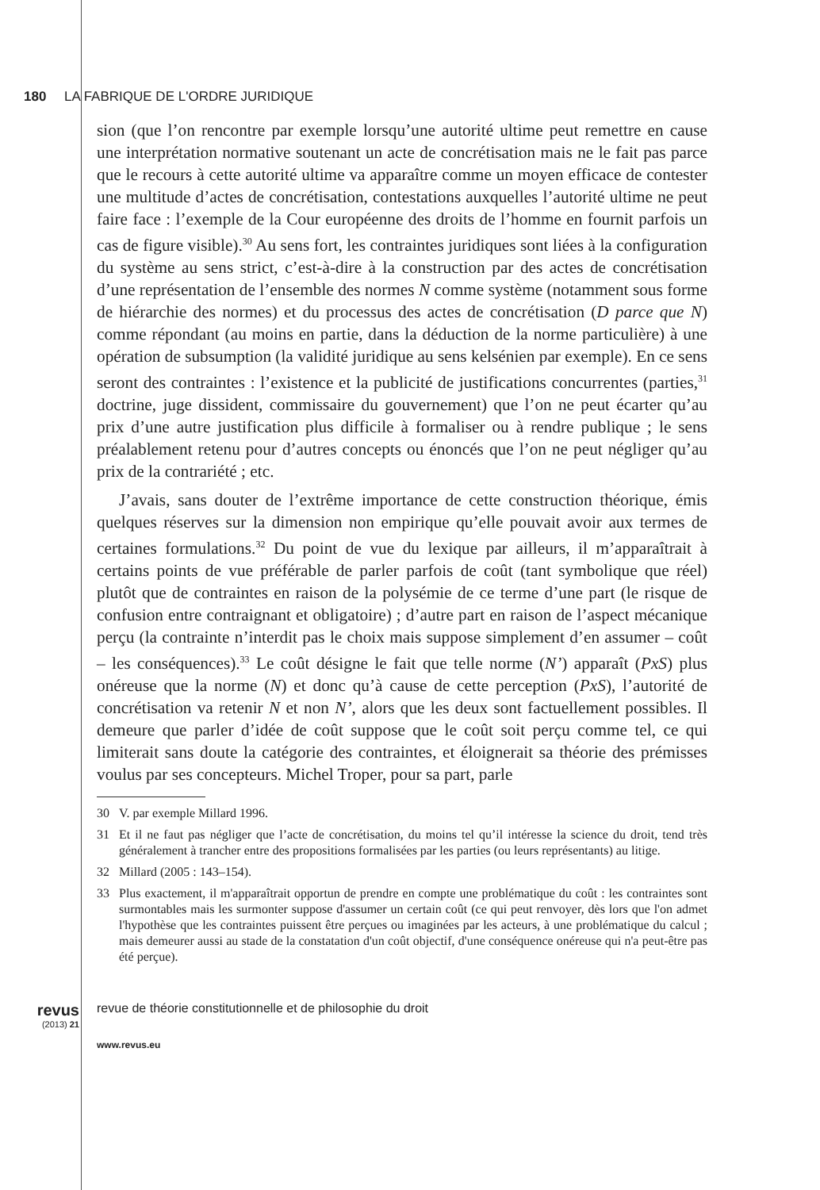180 LA FABRIQUE DE L'ORDRE JURIDIQUE
sion (que l’on rencontre par exemple lorsqu’une autorité ultime peut remettre en cause une interprétation normative soutenant un acte de concrétisation mais ne le fait pas parce que le recours à cette autorité ultime va apparaître comme un moyen efficace de contester une multitude d’actes de concrétisation, contestations auxquelles l’autorité ultime ne peut faire face : l’exemple de la Cour européenne des droits de l’homme en fournit parfois un cas de figure visible).<sup>30</sup> Au sens fort, les contraintes juridiques sont liées à la configuration du système au sens strict, c’est-à-dire à la construction par des actes de concrétisation d’une représentation de l’ensemble des normes N comme système (notamment sous forme de hiérarchie des normes) et du processus des actes de concrétisation (D parce que N) comme répondant (au moins en partie, dans la déduction de la norme particulière) à une opération de subsumption (la validité juridique au sens kelsénien par exemple). En ce sens seront des contraintes : l’existence et la publicité de justifications concurrentes (parties,<sup>31</sup> doctrine, juge dissident, commissaire du gouvernement) que l’on ne peut écarter qu’au prix d’une autre justification plus difficile à formaliser ou à rendre publique ; le sens préalablement retenu pour d’autres concepts ou énoncés que l’on ne peut négliger qu’au prix de la contrariété ; etc.
J’avais, sans douter de l’extrême importance de cette construction théorique, émis quelques réserves sur la dimension non empirique qu’elle pouvait avoir aux termes de certaines formulations.<sup>32</sup> Du point de vue du lexique par ailleurs, il m’apparaîtrait à certains points de vue préférable de parler parfois de coût (tant symbolique que réel) plutôt que de contraintes en raison de la polysémie de ce terme d’une part (le risque de confusion entre contraignant et obligatoire) ; d’autre part en raison de l’aspect mécanique perçu (la contrainte n’interdit pas le choix mais suppose simplement d’en assumer – coût – les conséquences).<sup>33</sup> Le coût désigne le fait que telle norme (N’) apparaît (PxS) plus onéreuse que la norme (N) et donc qu’à cause de cette perception (PxS), l’autorité de concrétisation va retenir N et non N’, alors que les deux sont factuellement possibles. Il demeure que parler d’idée de coût suppose que le coût soit perçu comme tel, ce qui limiterait sans doute la catégorie des contraintes, et éloignerait sa théorie des prémisses voulus par ses concepteurs. Michel Troper, pour sa part, parle
30 V. par exemple Millard 1996.
31 Et il ne faut pas négliger que l’acte de concrétisation, du moins tel qu’il intéresse la science du droit, tend très généralement à trancher entre des propositions formalisées par les parties (ou leurs représentants) au litige.
32 Millard (2005 : 143–154).
33 Plus exactement, il m'apparaîtrait opportun de prendre en compte une problématique du coût : les contraintes sont surmontables mais les surmonter suppose d'assumer un certain coût (ce qui peut renvoyer, dès lors que l'on admet l'hypothèse que les contraintes puissent être perçues ou imaginées par les acteurs, à une problématique du calcul ; mais demeurer aussi au stade de la constatation d'un coût objectif, d'une conséquence onéreuse qui n'a peut-être pas été perçue).
revus (2013) 21
revue de théorie constitutionnelle et de philosophie du droit www.revus.eu